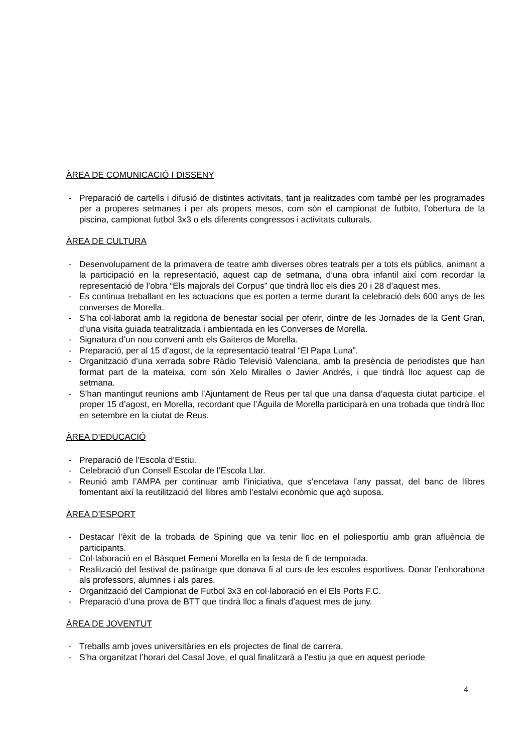ÀREA DE COMUNICACIÓ I DISSENY
- Preparació de cartells i difusió de distintes activitats, tant ja realitzades com també per les programades per a properes setmanes i per als propers mesos, com són el campionat de futbito, l’obertura de la piscina, campionat futbol 3x3 o els diferents congressos i activitats culturals.
ÀREA DE CULTURA
- Desenvolupament de la primavera de teatre amb diverses obres teatrals per a tots els públics, animant a la participació en la representació, aquest cap de setmana, d’una obra infantil així com recordar la representació de l’obra “Els majorals del Corpus” que tindrà lloc els dies 20 i 28 d’aquest mes.
- Es continua treballant en les actuacions que es porten a terme durant la celebració dels 600 anys de les converses de Morella.
- S’ha col·laborat amb la regidoria de benestar social per oferir, dintre de les Jornades de la Gent Gran, d’una visita guiada teatralitzada i ambientada en les Converses de Morella.
- Signatura d’un nou conveni amb els Gaiteros de Morella.
- Preparació, per al 15 d’agost, de la representació teatral “El Papa Luna”.
- Organització d’una xerrada sobre Ràdio Televisió Valenciana, amb la presència de periodistes que han format part de la mateixa, com són Xelo Miralles o Javier Andrés, i que tindrà lloc aquest cap de setmana.
- S’han mantingut reunions amb l’Ajuntament de Reus per tal que una dansa d’aquesta ciutat participe, el proper 15 d’agost, en Morella, recordant que l’Àguila de Morella participarà en una trobada que tindrà lloc en setembre en la ciutat de Reus.
ÀREA D’EDUCACIÓ
- Preparació de l’Escola d’Estiu.
- Celebració d’un Consell Escolar de l’Escola Llar.
- Reunió amb l’AMPA per continuar amb l’iniciativa, que s’encetava l’any passat, del banc de llibres fomentant així la reutilització del llibres amb l’estalvi econòmic que açò suposa.
ÀREA D’ESPORT
- Destacar l’èxit de la trobada de Spining que va tenir lloc en el poliesportiu amb gran afluència de participants.
- Col·laboració en el Bàsquet Femení Morella en la festa de fi de temporada.
- Realització del festival de patinatge que donava fi al curs de les escoles esportives. Donar l’enhorabona als professors, alumnes i als pares.
- Organització del Campionat de Futbol 3x3 en col·laboració en el Els Ports F.C.
- Preparació d’una prova de BTT que tindrà lloc a finals d’aquest mes de juny.
ÀREA DE JOVENTUT
- Treballs amb joves universitàries en els projectes de final de carrera.
- S’ha organitzat l’horari del Casal Jove, el qual finalitzarà a l’estiu ja que en aquest període
4